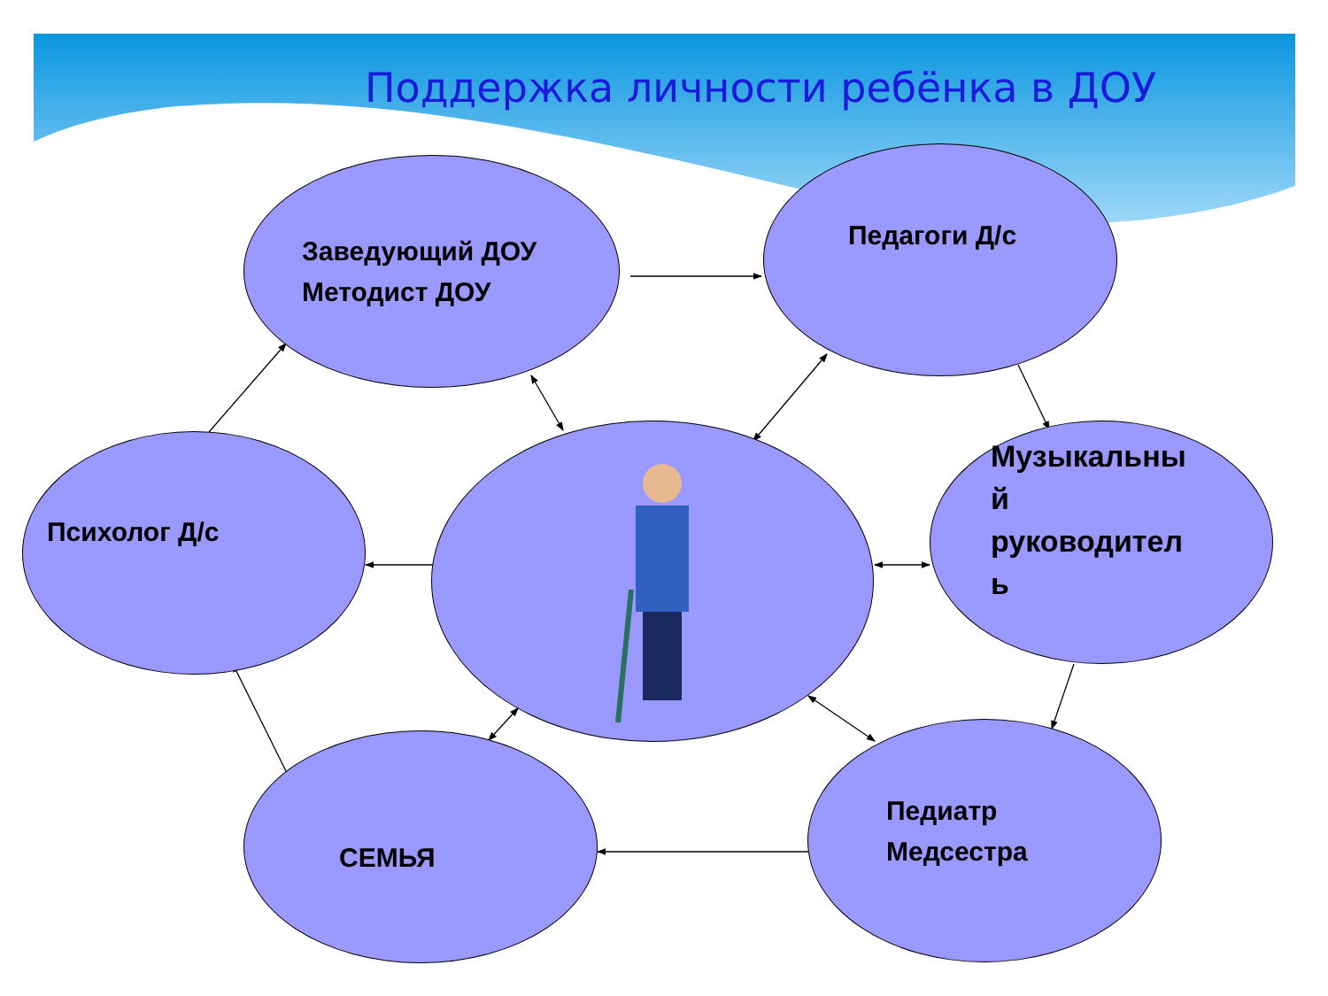Поддержка личности ребёнка в ДОУ
Заведующий ДОУ
Методист ДОУ
Педагоги Д/с
Психолог Д/с
Музыкальны
й
руководител
ь
СЕМЬЯ
Педиатр
Медсестра